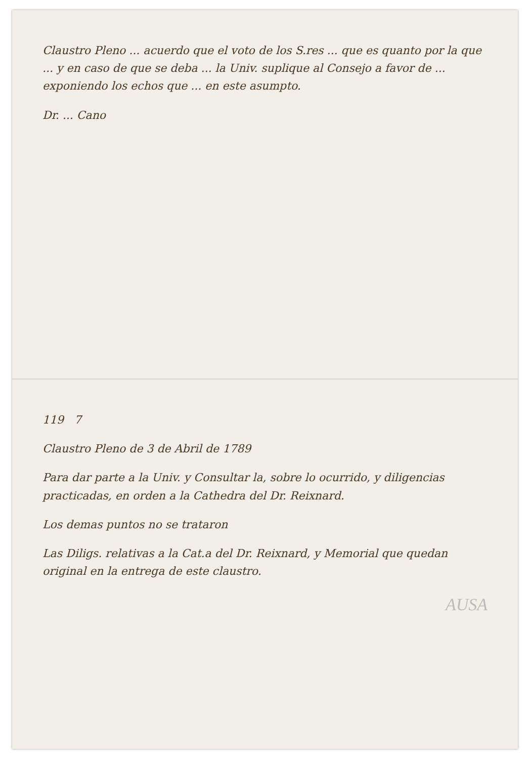Claustro Pleno ... acuerdo que el voto de los S.res ... que es quanto por la que ... y en caso de que se deba ... la Univ. suplique al Consejo a favor de ... exponiendo los echos que ... en este asumpto.
Dr. ... Cano
119 7
Claustro Pleno de 3 de Abril de 1789
Para dar parte a la Univ. y Consultar la, sobre lo ocurrido, y diligencias practicadas, en orden a la Cathedra del Dr. Reixnard.
Los demas puntos no se trataron
Las Diligs. relativas a la Cat.a del Dr. Reixnard, y Memorial que quedan original en la entrega de este claustro.
AUSA